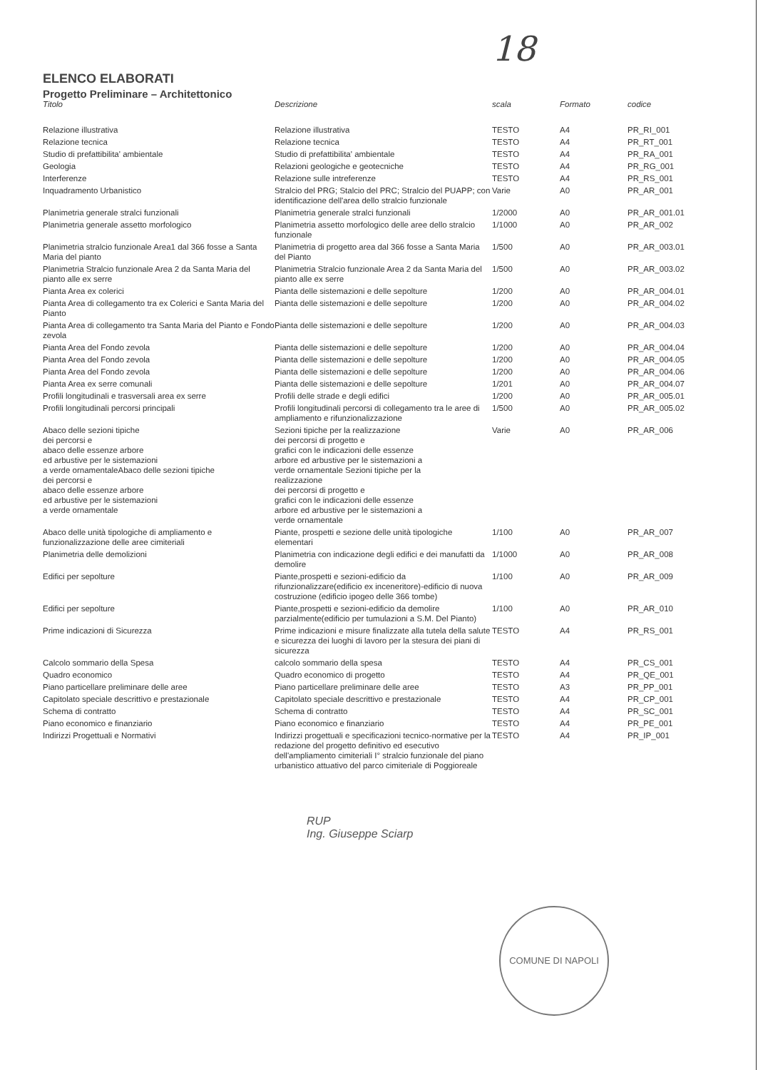18
ELENCO ELABORATI
Progetto Preliminare – Architettonico
| Titolo | Descrizione | scala | Formato | codice |
| --- | --- | --- | --- | --- |
| Relazione illustrativa | Relazione illustrativa | TESTO | A4 | PR_RI_001 |
| Relazione tecnica | Relazione tecnica | TESTO | A4 | PR_RT_001 |
| Studio di prefattibilita' ambientale | Studio di prefattibilita' ambientale | TESTO | A4 | PR_RA_001 |
| Geologia | Relazioni geologiche e geotecniche | TESTO | A4 | PR_RG_001 |
| Interferenze | Relazione sulle intreferenze | TESTO | A4 | PR_RS_001 |
| Inquadramento Urbanistico | Stralcio del PRG; Stalcio del PRC; Stralcio del PUAPP; con identificazione dell'area dello stralcio funzionale | Varie | A0 | PR_AR_001 |
| Planimetria generale stralci funzionali | Planimetria generale stralci funzionali | 1/2000 | A0 | PR_AR_001.01 |
| Planimetria generale assetto morfologico | Planimetria assetto morfologico delle aree dello stralcio funzionale | 1/1000 | A0 | PR_AR_002 |
| Planimetria stralcio funzionale Area1 dal 366 fosse a Santa Maria del pianto | Planimetria di progetto area dal 366 fosse a Santa Maria del Pianto | 1/500 | A0 | PR_AR_003.01 |
| Planimetria Stralcio funzionale Area 2 da Santa Maria del pianto alle ex serre | Planimetria Stralcio funzionale Area 2 da Santa Maria del pianto alle ex serre | 1/500 | A0 | PR_AR_003.02 |
| Pianta Area ex colerici | Pianta delle sistemazioni e delle sepolture | 1/200 | A0 | PR_AR_004.01 |
| Pianta Area di collegamento tra ex Colerici e Santa Maria del Pianto | Pianta delle sistemazioni e delle sepolture | 1/200 | A0 | PR_AR_004.02 |
| Pianta Area di collegamento tra Santa Maria del Pianto e Fondo zevola | Pianta delle sistemazioni e delle sepolture | 1/200 | A0 | PR_AR_004.03 |
| Pianta Area del Fondo zevola | Pianta delle sistemazioni e delle sepolture | 1/200 | A0 | PR_AR_004.04 |
| Pianta Area del Fondo zevola | Pianta delle sistemazioni e delle sepolture | 1/200 | A0 | PR_AR_004.05 |
| Pianta Area del Fondo zevola | Pianta delle sistemazioni e delle sepolture | 1/200 | A0 | PR_AR_004.06 |
| Pianta Area ex serre comunali | Pianta delle sistemazioni e delle sepolture | 1/201 | A0 | PR_AR_004.07 |
| Profili longitudinali e trasversali area ex serre | Profili delle strade e degli edifici | 1/200 | A0 | PR_AR_005.01 |
| Profili longitudinali percorsi principali | Profili longitudinali percorsi di collegamento tra le aree di ampliamento e rifunzionalizzazione | 1/500 | A0 | PR_AR_005.02 |
| Abaco delle sezioni tipiche dei percorsi e abaco delle essenze arbore ed arbustive per le sistemazioni a verde ornamentaleAbaco delle sezioni tipiche dei percorsi e abaco delle essenze arbore ed arbustive per le sistemazioni a verde ornamentale | Sezioni tipiche per la realizzazione dei percorsi di progetto e grafici con le indicazioni delle essenze arbore ed arbustive per le sistemazioni a verde ornamentale Sezioni tipiche per la realizzazione dei percorsi di progetto e grafici con le indicazioni delle essenze arbore ed arbustive per le sistemazioni a verde ornamentale | Varie | A0 | PR_AR_006 |
| Abaco delle unità tipologiche di ampliamento e funzionalizzazione delle aree cimiteriali | Piante, prospetti e sezione delle unità tipologiche elementari | 1/100 | A0 | PR_AR_007 |
| Planimetria delle demolizioni | Planimetria con indicazione degli edifici e dei manufatti da demolire | 1/1000 | A0 | PR_AR_008 |
| Edifici per sepolture | Piante,prospetti e sezioni-edificio da rifunzionalizzare(edificio ex inceneritore)-edificio di nuova costruzione (edificio ipogeo delle 366 tombe) | 1/100 | A0 | PR_AR_009 |
| Edifici per sepolture | Piante,prospetti e sezioni-edificio da demolire parzialmente(edificio per tumulazioni a S.M. Del Pianto) | 1/100 | A0 | PR_AR_010 |
| Prime indicazioni di Sicurezza | Prime indicazioni e misure finalizzate alla tutela della salute e sicurezza dei luoghi di lavoro per la stesura dei piani di sicurezza | TESTO | A4 | PR_RS_001 |
| Calcolo sommario della Spesa | calcolo sommario della spesa | TESTO | A4 | PR_CS_001 |
| Quadro economico | Quadro economico di progetto | TESTO | A4 | PR_QE_001 |
| Piano particellare preliminare delle aree | Piano particellare preliminare delle aree | TESTO | A3 | PR_PP_001 |
| Capitolato speciale descrittivo e prestazionale | Capitolato speciale descrittivo e prestazionale | TESTO | A4 | PR_CP_001 |
| Schema di contratto | Schema di contratto | TESTO | A4 | PR_SC_001 |
| Piano economico e finanziario | Piano economico e finanziario | TESTO | A4 | PR_PE_001 |
| Indirizzi Progettuali e Normativi | Indirizzi progettuali e specificazioni tecnico-normative per la redazione del progetto definitivo ed esecutivo dell'ampliamento cimiteriali I° stralcio funzionale del piano urbanistico attuativo del parco cimiteriale di Poggioreale | TESTO | A4 | PR_IP_001 |
RUP
Ing. Giuseppe Sciarp
COMUNE DI NAPOLI